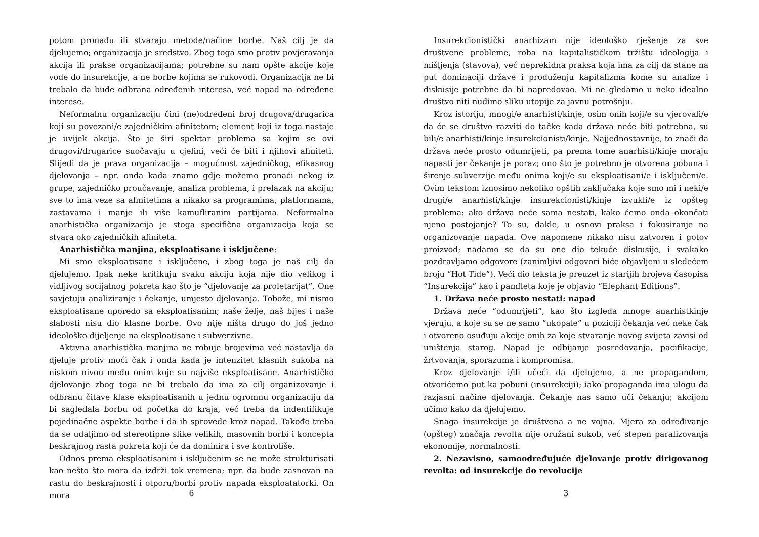potom pronađu ili stvaraju metode/načine borbe. Naš cilj je da djelujemo; organizacija je sredstvo. Zbog toga smo protiv povjeravanja akcija ili prakse organizacijama; potrebne su nam opšte akcije koje vode do insurekcije, a ne borbe kojima se rukovodi. Organizacija ne bi trebalo da bude odbrana određenih interesa, već napad na određene interese.
Neformalnu organizaciju čini (ne)određeni broj drugova/drugarica koji su povezani/e zajedničkim afinitetom; element koji iz toga nastaje je uvijek akcija. Što je širi spektar problema sa kojim se ovi drugovi/drugarice suočavaju u cjelini, veći će biti i njihovi afiniteti. Slijedi da je prava organizacija – mogućnost zajedničkog, efikasnog djelovanja – npr. onda kada znamo gdje možemo pronaći nekog iz grupe, zajedničko proučavanje, analiza problema, i prelazak na akciju; sve to ima veze sa afinitetima a nikako sa programima, platformama, zastavama i manje ili više kamufliranim partijama. Neformalna anarhistička organizacija je stoga specifična organizacija koja se stvara oko zajedničkih afiniteta.
Anarhistička manjina, eksploatisane i isključene:
Mi smo eksploatisane i isključene, i zbog toga je naš cilj da djelujemo. Ipak neke kritikuju svaku akciju koja nije dio velikog i vidljivog socijalnog pokreta kao što je “djelovanje za proletarijat”. One savjetuju analiziranje i čekanje, umjesto djelovanja. Tobože, mi nismo eksploatisane uporedo sa eksploatisanim; naše želje, naš bijes i naše slabosti nisu dio klasne borbe. Ovo nije ništa drugo do još jedno ideološko dijeljenje na eksploatisane i subverzivne.
Aktivna anarhistička manjina ne robuje brojevima već nastavlja da djeluje protiv moći čak i onda kada je intenzitet klasnih sukoba na niskom nivou među onim koje su najviše eksploatisane. Anarhističko djelovanje zbog toga ne bi trebalo da ima za cilj organizovanje i odbranu čitave klase eksploatisanih u jednu ogromnu organizaciju da bi sagledala borbu od početka do kraja, već treba da indentifikuje pojedinačne aspekte borbe i da ih sprovede kroz napad. Takođe treba da se udaljimo od stereotipne slike velikih, masovnih borbi i koncepta beskrajnog rasta pokreta koji će da dominira i sve kontroliše.
Odnos prema eksploatisanim i isključenim se ne može strukturisati kao nešto što mora da izdrži tok vremena; npr. da bude zasnovan na rastu do beskrajnosti i otporu/borbi protiv napada eksploatatorki. On mora
6
Insurekcionistički anarhizam nije ideološko rješenje za sve društvene probleme, roba na kapitalističkom tržištu ideologija i mišljenja (stavova), već neprekidna praksa koja ima za cilj da stane na put dominaciji države i produženju kapitalizma kome su analize i diskusije potrebne da bi napredovao. Mi ne gledamo u neko idealno društvo niti nudimo sliku utopije za javnu potrošnju.
Kroz istoriju, mnogi/e anarhisti/kinje, osim onih koji/e su vjerovali/e da će se društvo razviti do tačke kada država neće biti potrebna, su bili/e anarhisti/kinje insurekcionisti/kinje. Najjednostavnije, to znači da država neće prosto odumrijeti, pa prema tome anarhisti/kinje moraju napasti jer čekanje je poraz; ono što je potrebno je otvorena pobuna i širenje subverzije među onima koji/e su eksploatisani/e i isključeni/e. Ovim tekstom iznosimo nekoliko opštih zaključaka koje smo mi i neki/e drugi/e anarhisti/kinje insurekcionisti/kinje izvukli/e iz opšteg problema: ako država neće sama nestati, kako ćemo onda okončati njeno postojanje? To su, dakle, u osnovi praksa i fokusiranje na organizovanje napada. Ove napomene nikako nisu zatvoren i gotov proizvod; nadamo se da su one dio tekuće diskusije, i svakako pozdravljamo odgovore (zanimljivi odgovori biće objavljeni u sledećem broju “Hot Tide”). Veći dio teksta je preuzet iz starijih brojeva časopisa “Insurekcija” kao i pamfleta koje je objavio “Elephant Editions”.
1. Država neće prosto nestati: napad
Država neće “odumrijeti”, kao što izgleda mnoge anarhistkinje vjeruju, a koje su se ne samo “ukopale” u poziciji čekanja već neke čak i otvoreno osuđuju akcije onih za koje stvaranje novog svijeta zavisi od uništenja starog. Napad je odbijanje posredovanja, pacifikacije, žrtvovanja, sporazuma i kompromisa.
Kroz djelovanje i/ili učeći da djelujemo, a ne propagandom, otvorićemo put ka pobuni (insurekciji); iako propaganda ima ulogu da razjasni načine djelovanja. Čekanje nas samo uči čekanju; akcijom učimo kako da djelujemo.
Snaga insurekcije je društvena a ne vojna. Mjera za određivanje (opšteg) značaja revolta nije oružani sukob, već stepen paralizovanja ekonomije, normalnosti.
2. Nezavisno, samoodređujuće djelovanje protiv dirigovanog revolta: od insurekcije do revolucije
3